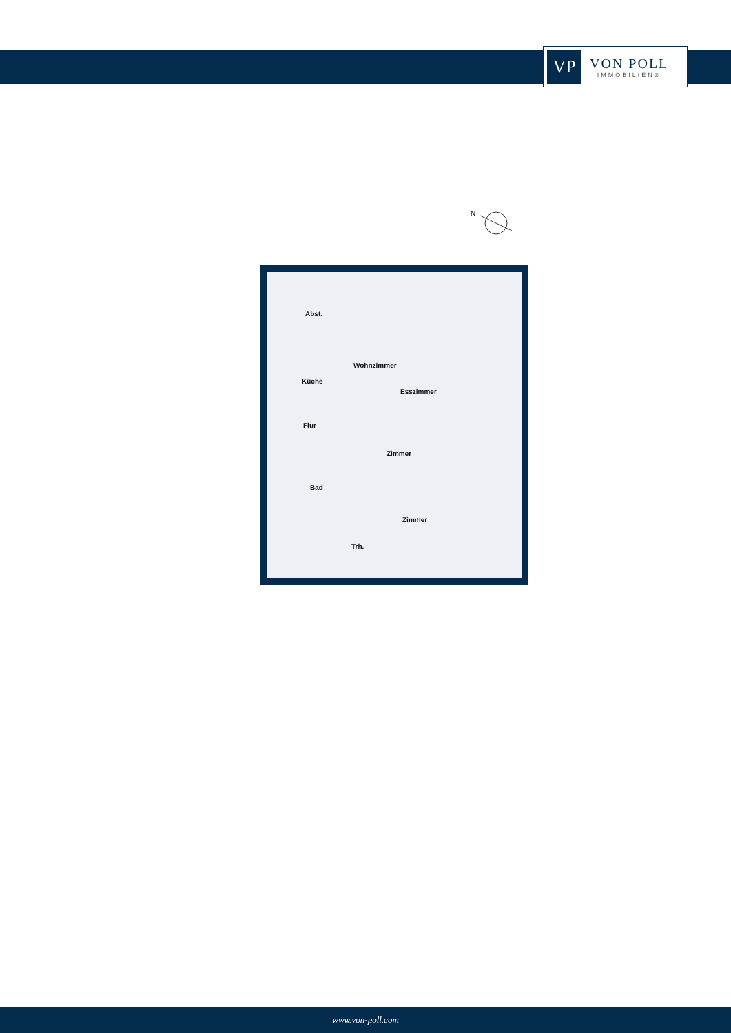VP
VON POLL
IMMOBILIEN®
N
Abst.
Wohnzimmer
Küche
Esszimmer
Flur
Zimmer
Bad
Zimmer
Trh.
www.von-poll.com